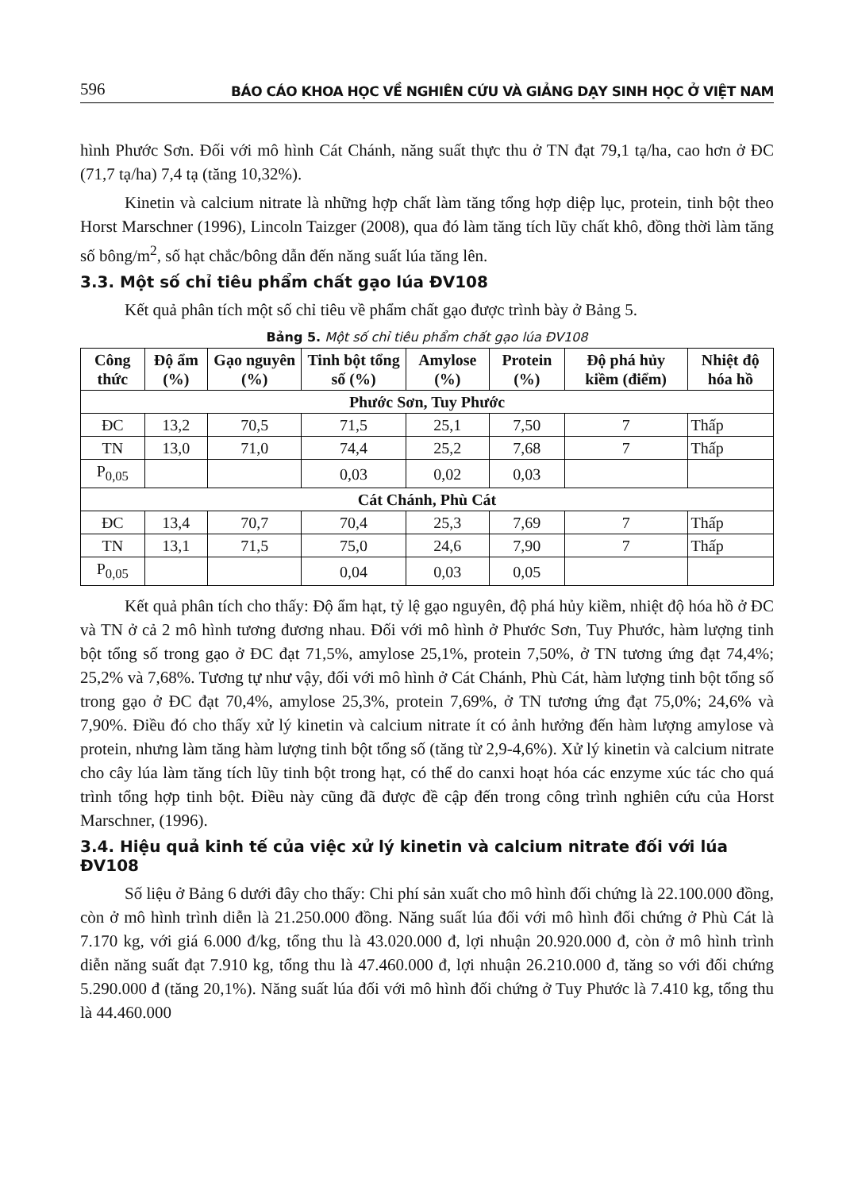596 BÁO CÁO KHOA HỌC VỀ NGHIÊN CỨU VÀ GIẢNG DẠY SINH HỌC Ở VIỆT NAM
hình Phước Sơn. Đối với mô hình Cát Chánh, năng suất thực thu ở TN đạt 79,1 tạ/ha, cao hơn ở ĐC (71,7 tạ/ha) 7,4 tạ (tăng 10,32%).
Kinetin và calcium nitrate là những hợp chất làm tăng tổng hợp diệp lục, protein, tinh bột theo Horst Marschner (1996), Lincoln Taizger (2008), qua đó làm tăng tích lũy chất khô, đồng thời làm tăng số bông/m<sup>2</sup>, số hạt chắc/bông dẫn đến năng suất lúa tăng lên.
3.3. Một số chỉ tiêu phẩm chất gạo lúa ĐV108
Kết quả phân tích một số chỉ tiêu về phẩm chất gạo được trình bày ở Bảng 5.
Bảng 5. Một số chỉ tiêu phẩm chất gạo lúa ĐV108
| Công thức | Độ ẩm (%) | Gạo nguyên (%) | Tinh bột tổng số (%) | Amylose (%) | Protein (%) | Độ phá hủy kiềm (điểm) | Nhiệt độ hóa hồ |
| --- | --- | --- | --- | --- | --- | --- | --- |
| Phước Sơn, Tuy Phước | | | | | | | |
| ĐC | 13,2 | 70,5 | 71,5 | 25,1 | 7,50 | 7 | Thấp |
| TN | 13,0 | 71,0 | 74,4 | 25,2 | 7,68 | 7 | Thấp |
| P<sub>0,05</sub> | | | 0,03 | 0,02 | 0,03 | | |
| Cát Chánh, Phù Cát | | | | | | | |
| ĐC | 13,4 | 70,7 | 70,4 | 25,3 | 7,69 | 7 | Thấp |
| TN | 13,1 | 71,5 | 75,0 | 24,6 | 7,90 | 7 | Thấp |
| P<sub>0,05</sub> | | | 0,04 | 0,03 | 0,05 | | |
Kết quả phân tích cho thấy: Độ ẩm hạt, tỷ lệ gạo nguyên, độ phá hủy kiềm, nhiệt độ hóa hồ ở ĐC và TN ở cả 2 mô hình tương đương nhau. Đối với mô hình ở Phước Sơn, Tuy Phước, hàm lượng tinh bột tổng số trong gạo ở ĐC đạt 71,5%, amylose 25,1%, protein 7,50%, ở TN tương ứng đạt 74,4%; 25,2% và 7,68%. Tương tự như vậy, đối với mô hình ở Cát Chánh, Phù Cát, hàm lượng tinh bột tổng số trong gạo ở ĐC đạt 70,4%, amylose 25,3%, protein 7,69%, ở TN tương ứng đạt 75,0%; 24,6% và 7,90%. Điều đó cho thấy xử lý kinetin và calcium nitrate ít có ảnh hưởng đến hàm lượng amylose và protein, nhưng làm tăng hàm lượng tinh bột tổng số (tăng từ 2,9-4,6%). Xử lý kinetin và calcium nitrate cho cây lúa làm tăng tích lũy tinh bột trong hạt, có thể do canxi hoạt hóa các enzyme xúc tác cho quá trình tổng hợp tinh bột. Điều này cũng đã được đề cập đến trong công trình nghiên cứu của Horst Marschner, (1996).
3.4. Hiệu quả kinh tế của việc xử lý kinetin và calcium nitrate đối với lúa ĐV108
Số liệu ở Bảng 6 dưới đây cho thấy: Chi phí sản xuất cho mô hình đối chứng là 22.100.000 đồng, còn ở mô hình trình diễn là 21.250.000 đồng. Năng suất lúa đối với mô hình đối chứng ở Phù Cát là 7.170 kg, với giá 6.000 đ/kg, tổng thu là 43.020.000 đ, lợi nhuận 20.920.000 đ, còn ở mô hình trình diễn năng suất đạt 7.910 kg, tổng thu là 47.460.000 đ, lợi nhuận 26.210.000 đ, tăng so với đối chứng 5.290.000 đ (tăng 20,1%). Năng suất lúa đối với mô hình đối chứng ở Tuy Phước là 7.410 kg, tổng thu là 44.460.000